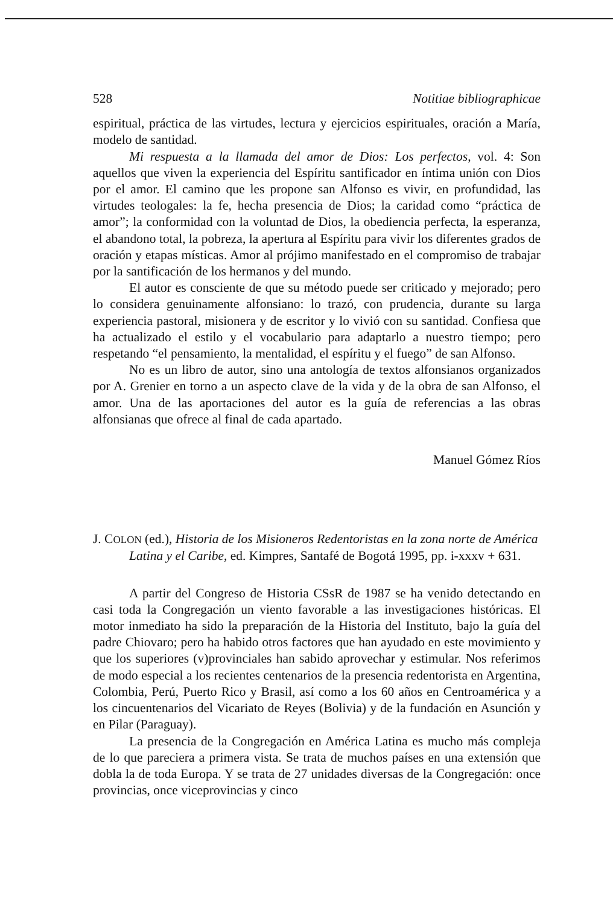528 Notitiae bibliographicae
espiritual, práctica de las virtudes, lectura y ejercicios espirituales, oración a María, modelo de santidad.
Mi respuesta a la llamada del amor de Dios: Los perfectos, vol. 4: Son aquellos que viven la experiencia del Espíritu santificador en íntima unión con Dios por el amor. El camino que les propone san Alfonso es vivir, en profundidad, las virtudes teologales: la fe, hecha presencia de Dios; la caridad como “práctica de amor”; la conformidad con la voluntad de Dios, la obediencia perfecta, la esperanza, el abandono total, la pobreza, la apertura al Espíritu para vivir los diferentes grados de oración y etapas místicas. Amor al prójimo manifestado en el compromiso de trabajar por la santificación de los hermanos y del mundo.
El autor es consciente de que su método puede ser criticado y mejorado; pero lo considera genuinamente alfonsiano: lo trazó, con prudencia, durante su larga experiencia pastoral, misionera y de escritor y lo vivió con su santidad. Confiesa que ha actualizado el estilo y el vocabulario para adaptarlo a nuestro tiempo; pero respetando “el pensamiento, la mentalidad, el espíritu y el fuego” de san Alfonso.
No es un libro de autor, sino una antología de textos alfonsianos organizados por A. Grenier en torno a un aspecto clave de la vida y de la obra de san Alfonso, el amor. Una de las aportaciones del autor es la guía de referencias a las obras alfonsianas que ofrece al final de cada apartado.
Manuel Gómez Ríos
J. COLON (ed.), Historia de los Misioneros Redentoristas en la zona norte de América Latina y el Caribe, ed. Kimpres, Santafé de Bogotá 1995, pp. i-xxxv + 631.
A partir del Congreso de Historia CSsR de 1987 se ha venido detectando en casi toda la Congregación un viento favorable a las investigaciones históricas. El motor inmediato ha sido la preparación de la Historia del Instituto, bajo la guía del padre Chiovaro; pero ha habido otros factores que han ayudado en este movimiento y que los superiores (v)provinciales han sabido aprovechar y estimular. Nos referimos de modo especial a los recientes centenarios de la presencia redentorista en Argentina, Colombia, Perú, Puerto Rico y Brasil, así como a los 60 años en Centroamérica y a los cincuentenarios del Vicariato de Reyes (Bolivia) y de la fundación en Asunción y en Pilar (Paraguay).
La presencia de la Congregación en América Latina es mucho más compleja de lo que pareciera a primera vista. Se trata de muchos países en una extensión que dobla la de toda Europa. Y se trata de 27 unidades diversas de la Congregación: once provincias, once viceprovincias y cinco